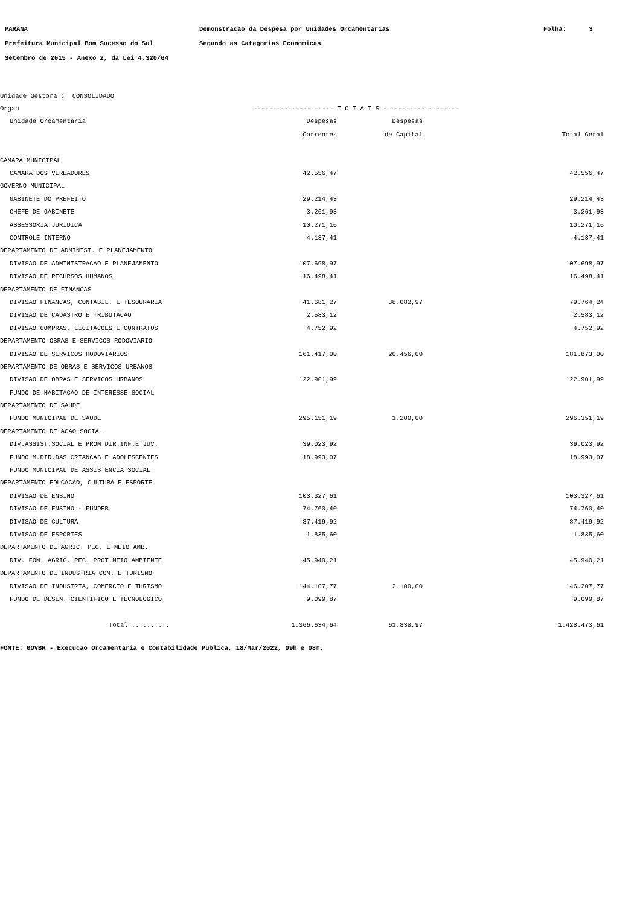PARANA Demonstracao da Despesa por Unidades Orcamentarias Folha: 3
Prefeitura Municipal Bom Sucesso do Sul Segundo as Categorias Economicas
Setembro de 2015 - Anexo 2, da Lei 4.320/64
| Unidade Gestora : CONSOLIDADO | | | |
| Orgao | --------------------- T O T A I S -------------------- | | |
| Unidade Orcamentaria | Despesas | Despesas | |
| | Correntes | de Capital | Total Geral |
| CAMARA MUNICIPAL | | | |
| CAMARA DOS VEREADORES | 42.556,47 | | 42.556,47 |
| GOVERNO MUNICIPAL | | | |
| GABINETE DO PREFEITO | 29.214,43 | | 29.214,43 |
| CHEFE DE GABINETE | 3.261,93 | | 3.261,93 |
| ASSESSORIA JURIDICA | 10.271,16 | | 10.271,16 |
| CONTROLE INTERNO | 4.137,41 | | 4.137,41 |
| DEPARTAMENTO DE ADMINIST. E PLANEJAMENTO | | | |
| DIVISAO DE ADMINISTRACAO E PLANEJAMENTO | 107.698,97 | | 107.698,97 |
| DIVISAO DE RECURSOS HUMANOS | 16.498,41 | | 16.498,41 |
| DEPARTAMENTO DE FINANCAS | | | |
| DIVISAO FINANCAS, CONTABIL. E TESOURARIA | 41.681,27 | 38.082,97 | 79.764,24 |
| DIVISAO DE CADASTRO E TRIBUTACAO | 2.583,12 | | 2.583,12 |
| DIVISAO COMPRAS, LICITACOES E CONTRATOS | 4.752,92 | | 4.752,92 |
| DEPARTAMENTO OBRAS E SERVICOS RODOVIARIO | | | |
| DIVISAO DE SERVICOS RODOVIARIOS | 161.417,00 | 20.456,00 | 181.873,00 |
| DEPARTAMENTO DE OBRAS E SERVICOS URBANOS | | | |
| DIVISAO DE OBRAS E SERVICOS URBANOS | 122.901,99 | | 122.901,99 |
| FUNDO DE HABITACAO DE INTERESSE SOCIAL | | | |
| DEPARTAMENTO DE SAUDE | | | |
| FUNDO MUNICIPAL DE SAUDE | 295.151,19 | 1.200,00 | 296.351,19 |
| DEPARTAMENTO DE ACAO SOCIAL | | | |
| DIV.ASSIST.SOCIAL E PROM.DIR.INF.E JUV. | 39.023,92 | | 39.023,92 |
| FUNDO M.DIR.DAS CRIANCAS E ADOLESCENTES | 18.993,07 | | 18.993,07 |
| FUNDO MUNICIPAL DE ASSISTENCIA SOCIAL | | | |
| DEPARTAMENTO EDUCACAO, CULTURA E ESPORTE | | | |
| DIVISAO DE ENSINO | 103.327,61 | | 103.327,61 |
| DIVISAO DE ENSINO - FUNDEB | 74.760,40 | | 74.760,40 |
| DIVISAO DE CULTURA | 87.419,92 | | 87.419,92 |
| DIVISAO DE ESPORTES | 1.835,60 | | 1.835,60 |
| DEPARTAMENTO DE AGRIC. PEC. E MEIO AMB. | | | |
| DIV. FOM. AGRIC. PEC. PROT.MEIO AMBIENTE | 45.940,21 | | 45.940,21 |
| DEPARTAMENTO DE INDUSTRIA COM. E TURISMO | | | |
| DIVISAO DE INDUSTRIA, COMERCIO E TURISMO | 144.107,77 | 2.100,00 | 146.207,77 |
| FUNDO DE DESEN. CIENTIFICO E TECNOLOGICO | 9.099,87 | | 9.099,87 |
| Total .......... | 1.366.634,64 | 61.838,97 | 1.428.473,61 |
FONTE: GOVBR - Execucao Orcamentaria e Contabilidade Publica, 18/Mar/2022, 09h e 08m.